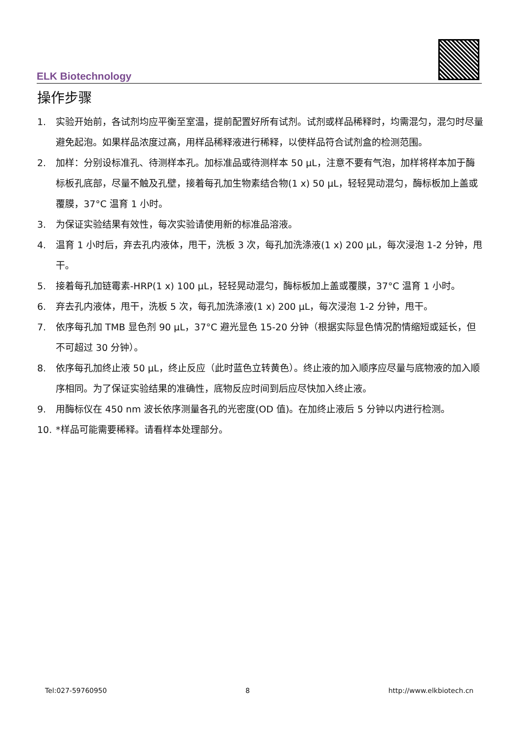ELK Biotechnology
操作步骤
1. 实验开始前，各试剂均应平衡至室温，提前配置好所有试剂。试剂或样品稀释时，均需混匀，混匀时尽量避免起泡。如果样品浓度过高，用样品稀释液进行稀释，以使样品符合试剂盒的检测范围。
2. 加样：分别设标准孔、待测样本孔。加标准品或待测样本 50 µL，注意不要有气泡，加样将样本加于酶标板孔底部，尽量不触及孔壁，接着每孔加生物素结合物(1 x) 50 µL，轻轻晃动混匀，酶标板加上盖或覆膜，37°C 温育 1 小时。
3. 为保证实验结果有效性，每次实验请使用新的标准品溶液。
4. 温育 1 小时后，弃去孔内液体，甩干，洗板 3 次，每孔加洗涤液(1 x) 200 µL，每次浸泡 1-2 分钟，甩干。
5. 接着每孔加链霉素-HRP(1 x) 100 µL，轻轻晃动混匀，酶标板加上盖或覆膜，37°C 温育 1 小时。
6. 弃去孔内液体，甩干，洗板 5 次，每孔加洗涤液(1 x) 200 µL，每次浸泡 1-2 分钟，甩干。
7. 依序每孔加 TMB 显色剂 90 µL，37°C 避光显色 15-20 分钟（根据实际显色情况酌情缩短或延长，但不可超过 30 分钟）。
8. 依序每孔加终止液 50 µL，终止反应（此时蓝色立转黄色）。终止液的加入顺序应尽量与底物液的加入顺序相同。为了保证实验结果的准确性，底物反应时间到后应尽快加入终止液。
9. 用酶标仪在 450 nm 波长依序测量各孔的光密度(OD 值)。在加终止液后 5 分钟以内进行检测。
10. *样品可能需要稀释。请看样本处理部分。
Tel:027-59760950 8 http://www.elkbiotech.cn